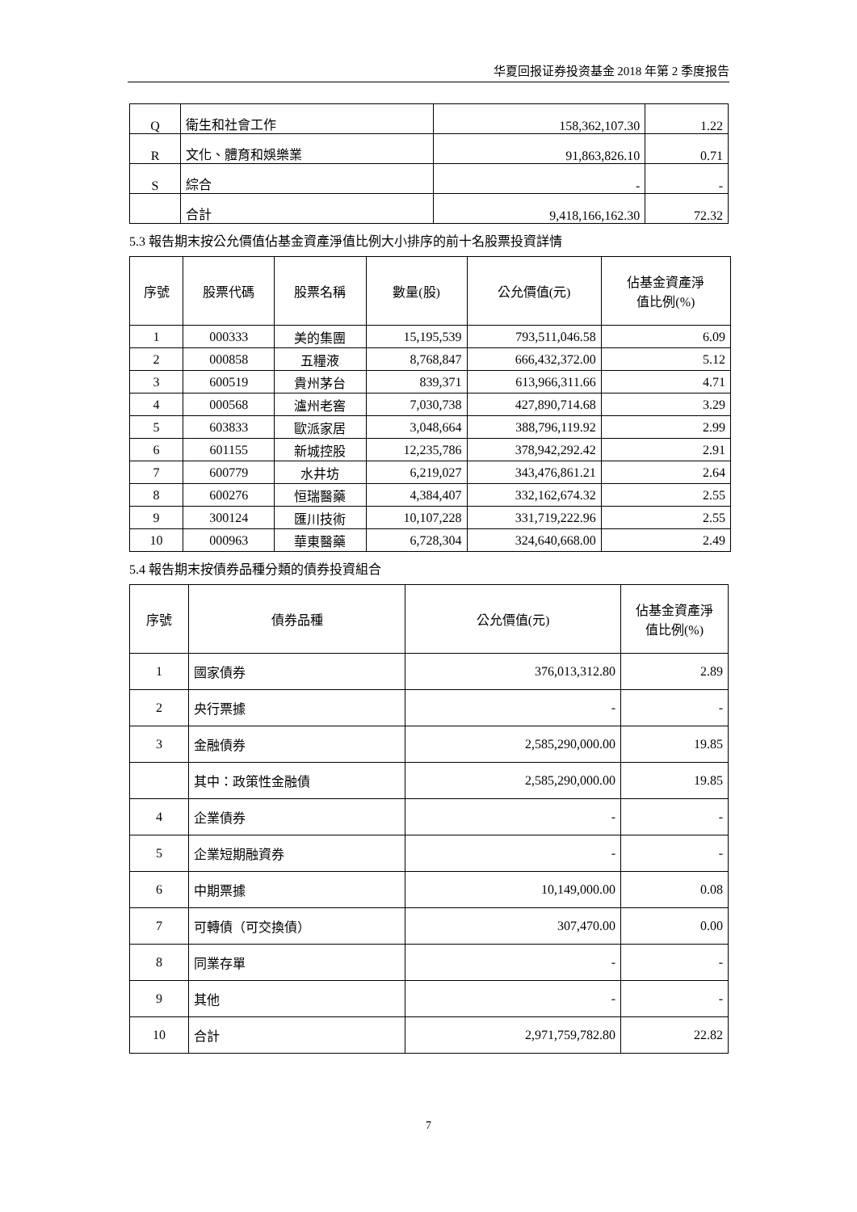华夏回报证券投资基金 2018 年第 2 季度报告
| Q | 衛生和社會工作 | 158,362,107.30 | 1.22 |
| R | 文化、體育和娛樂業 | 91,863,826.10 | 0.71 |
| S | 綜合 | - | - |
| | 合計 | 9,418,166,162.30 | 72.32 |
5.3 報告期末按公允價值佔基金資產淨值比例大小排序的前十名股票投資詳情
| 序號 | 股票代碼 | 股票名稱 | 數量(股) | 公允價值(元) | 佔基金資產淨 值比例(%) |
| --- | --- | --- | --- | --- | --- |
| 1 | 000333 | 美的集團 | 15,195,539 | 793,511,046.58 | 6.09 |
| 2 | 000858 | 五糧液 | 8,768,847 | 666,432,372.00 | 5.12 |
| 3 | 600519 | 貴州茅台 | 839,371 | 613,966,311.66 | 4.71 |
| 4 | 000568 | 瀘州老窖 | 7,030,738 | 427,890,714.68 | 3.29 |
| 5 | 603833 | 歐派家居 | 3,048,664 | 388,796,119.92 | 2.99 |
| 6 | 601155 | 新城控股 | 12,235,786 | 378,942,292.42 | 2.91 |
| 7 | 600779 | 水井坊 | 6,219,027 | 343,476,861.21 | 2.64 |
| 8 | 600276 | 恒瑞醫藥 | 4,384,407 | 332,162,674.32 | 2.55 |
| 9 | 300124 | 匯川技術 | 10,107,228 | 331,719,222.96 | 2.55 |
| 10 | 000963 | 華東醫藥 | 6,728,304 | 324,640,668.00 | 2.49 |
5.4 報告期末按債券品種分類的債券投資組合
| 序號 | 債券品種 | 公允價值(元) | 佔基金資產淨 值比例(%) |
| --- | --- | --- | --- |
| 1 | 國家債券 | 376,013,312.80 | 2.89 |
| 2 | 央行票據 | - | - |
| 3 | 金融債券 | 2,585,290,000.00 | 19.85 |
| | 其中：政策性金融債 | 2,585,290,000.00 | 19.85 |
| 4 | 企業債券 | - | - |
| 5 | 企業短期融資券 | - | - |
| 6 | 中期票據 | 10,149,000.00 | 0.08 |
| 7 | 可轉債（可交換債） | 307,470.00 | 0.00 |
| 8 | 同業存單 | - | - |
| 9 | 其他 | - | - |
| 10 | 合計 | 2,971,759,782.80 | 22.82 |
7